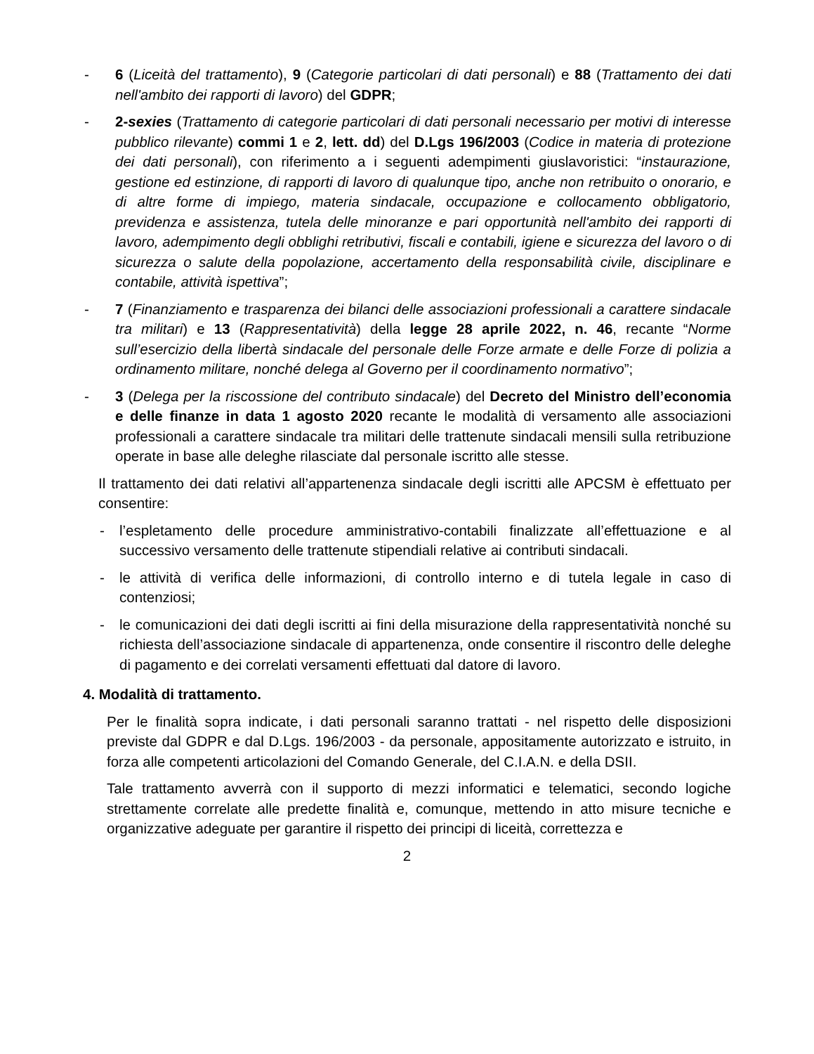- 6 (Liceità del trattamento), 9 (Categorie particolari di dati personali) e 88 (Trattamento dei dati nell'ambito dei rapporti di lavoro) del GDPR;
- 2-sexies (Trattamento di categorie particolari di dati personali necessario per motivi di interesse pubblico rilevante) commi 1 e 2, lett. dd) del D.Lgs 196/2003 (Codice in materia di protezione dei dati personali), con riferimento a i seguenti adempimenti giuslavoristici: “instaurazione, gestione ed estinzione, di rapporti di lavoro di qualunque tipo, anche non retribuito o onorario, e di altre forme di impiego, materia sindacale, occupazione e collocamento obbligatorio, previdenza e assistenza, tutela delle minoranze e pari opportunità nell'ambito dei rapporti di lavoro, adempimento degli obblighi retributivi, fiscali e contabili, igiene e sicurezza del lavoro o di sicurezza o salute della popolazione, accertamento della responsabilità civile, disciplinare e contabile, attività ispettiva”;
- 7 (Finanziamento e trasparenza dei bilanci delle associazioni professionali a carattere sindacale tra militari) e 13 (Rappresentatività) della legge 28 aprile 2022, n. 46, recante “Norme sull’esercizio della libertà sindacale del personale delle Forze armate e delle Forze di polizia a ordinamento militare, nonché delega al Governo per il coordinamento normativo”;
- 3 (Delega per la riscossione del contributo sindacale) del Decreto del Ministro dell’economia e delle finanze in data 1 agosto 2020 recante le modalità di versamento alle associazioni professionali a carattere sindacale tra militari delle trattenute sindacali mensili sulla retribuzione operate in base alle deleghe rilasciate dal personale iscritto alle stesse.
Il trattamento dei dati relativi all’appartenenza sindacale degli iscritti alle APCSM è effettuato per consentire:
- l’espletamento delle procedure amministrativo-contabili finalizzate all’effettuazione e al successivo versamento delle trattenute stipendiali relative ai contributi sindacali.
- le attività di verifica delle informazioni, di controllo interno e di tutela legale in caso di contenziosi;
- le comunicazioni dei dati degli iscritti ai fini della misurazione della rappresentatività nonché su richiesta dell’associazione sindacale di appartenenza, onde consentire il riscontro delle deleghe di pagamento e dei correlati versamenti effettuati dal datore di lavoro.
4. Modalità di trattamento.
Per le finalità sopra indicate, i dati personali saranno trattati - nel rispetto delle disposizioni previste dal GDPR e dal D.Lgs. 196/2003 - da personale, appositamente autorizzato e istruito, in forza alle competenti articolazioni del Comando Generale, del C.I.A.N. e della DSII.
Tale trattamento avverrà con il supporto di mezzi informatici e telematici, secondo logiche strettamente correlate alle predette finalità e, comunque, mettendo in atto misure tecniche e organizzative adeguate per garantire il rispetto dei principi di liceità, correttezza e
2